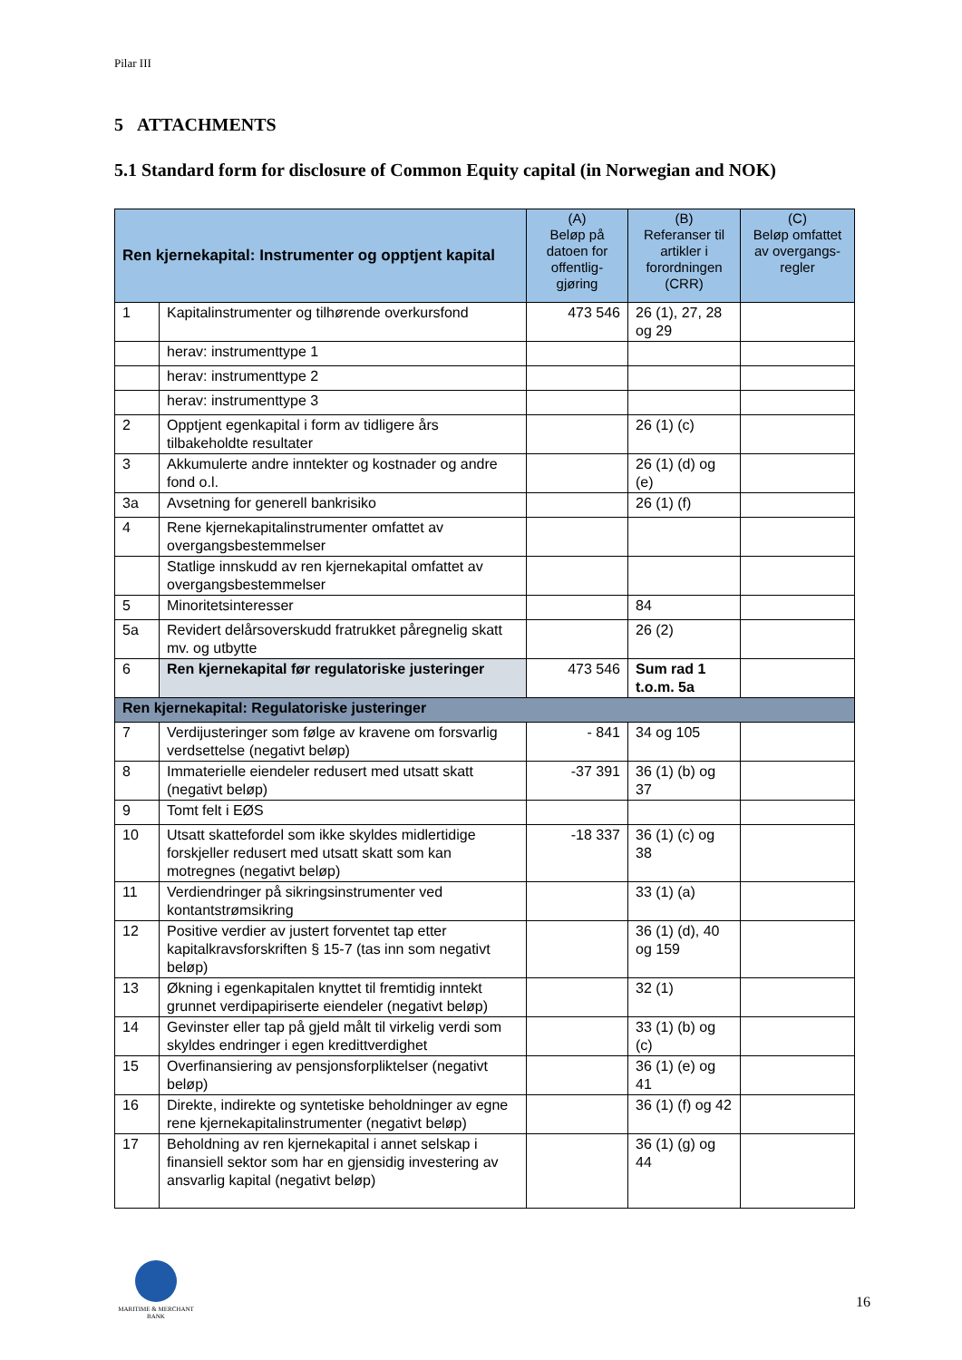Pilar III
5 ATTACHMENTS
5.1 Standard form for disclosure of Common Equity capital (in Norwegian and NOK)
| Ren kjernekapital: Instrumenter og opptjent kapital | | (A) Beløp på datoen for offentlig-gjøring | (B) Referanser til artikler i forordningen (CRR) | (C) Beløp omfattet av overgangs-regler |
| --- | --- | --- | --- | --- |
| 1 | Kapitalinstrumenter og tilhørende overkursfond | 473 546 | 26 (1), 27, 28 og 29 | |
| | herav: instrumenttype 1 | | | |
| | herav: instrumenttype 2 | | | |
| | herav: instrumenttype 3 | | | |
| 2 | Opptjent egenkapital i form av tidligere års tilbakeholdte resultater | | 26 (1) (c) | |
| 3 | Akkumulerte andre inntekter og kostnader og andre fond o.l. | | 26 (1) (d) og (e) | |
| 3a | Avsetning for generell bankrisiko | | 26 (1) (f) | |
| 4 | Rene kjernekapitalinstrumenter omfattet av overgangsbestemmelser | | | |
| | Statlige innskudd av ren kjernekapital omfattet av overgangsbestemmelser | | | |
| 5 | Minoritetsinteresser | | 84 | |
| 5a | Revidert delårsoverskudd fratrukket påregnelig skatt mv. og utbytte | | 26 (2) | |
| 6 | Ren kjernekapital før regulatoriske justeringer | 473 546 | Sum rad 1 t.o.m. 5a | |
| Ren kjernekapital: Regulatoriske justeringer | | | | |
| 7 | Verdijusteringer som følge av kravene om forsvarlig verdsettelse (negativt beløp) | - 841 | 34 og 105 | |
| 8 | Immaterielle eiendeler redusert med utsatt skatt (negativt beløp) | -37 391 | 36 (1) (b) og 37 | |
| 9 | Tomt felt i EØS | | | |
| 10 | Utsatt skattefordel som ikke skyldes midlertidige forskjeller redusert med utsatt skatt som kan motregnes (negativt beløp) | -18 337 | 36 (1) (c) og 38 | |
| 11 | Verdiendringer på sikringsinstrumenter ved kontantstrømsikring | | 33 (1) (a) | |
| 12 | Positive verdier av justert forventet tap etter kapitalkravsforskriften § 15-7 (tas inn som negativt beløp) | | 36 (1) (d), 40 og 159 | |
| 13 | Økning i egenkapitalen knyttet til fremtidig inntekt grunnet verdipapiriserte eiendeler (negativt beløp) | | 32 (1) | |
| 14 | Gevinster eller tap på gjeld målt til virkelig verdi som skyldes endringer i egen kredittverdighet | | 33 (1) (b) og (c) | |
| 15 | Overfinansiering av pensjonsforpliktelser (negativt beløp) | | 36 (1) (e) og 41 | |
| 16 | Direkte, indirekte og syntetiske beholdninger av egne rene kjernekapitalinstrumenter (negativt beløp) | | 36 (1) (f) og 42 | |
| 17 | Beholdning av ren kjernekapital i annet selskap i finansiell sektor som har en gjensidig investering av ansvarlig kapital (negativt beløp) | | 36 (1) (g) og 44 | |
MARITIME & MERCHANT
BANK
16